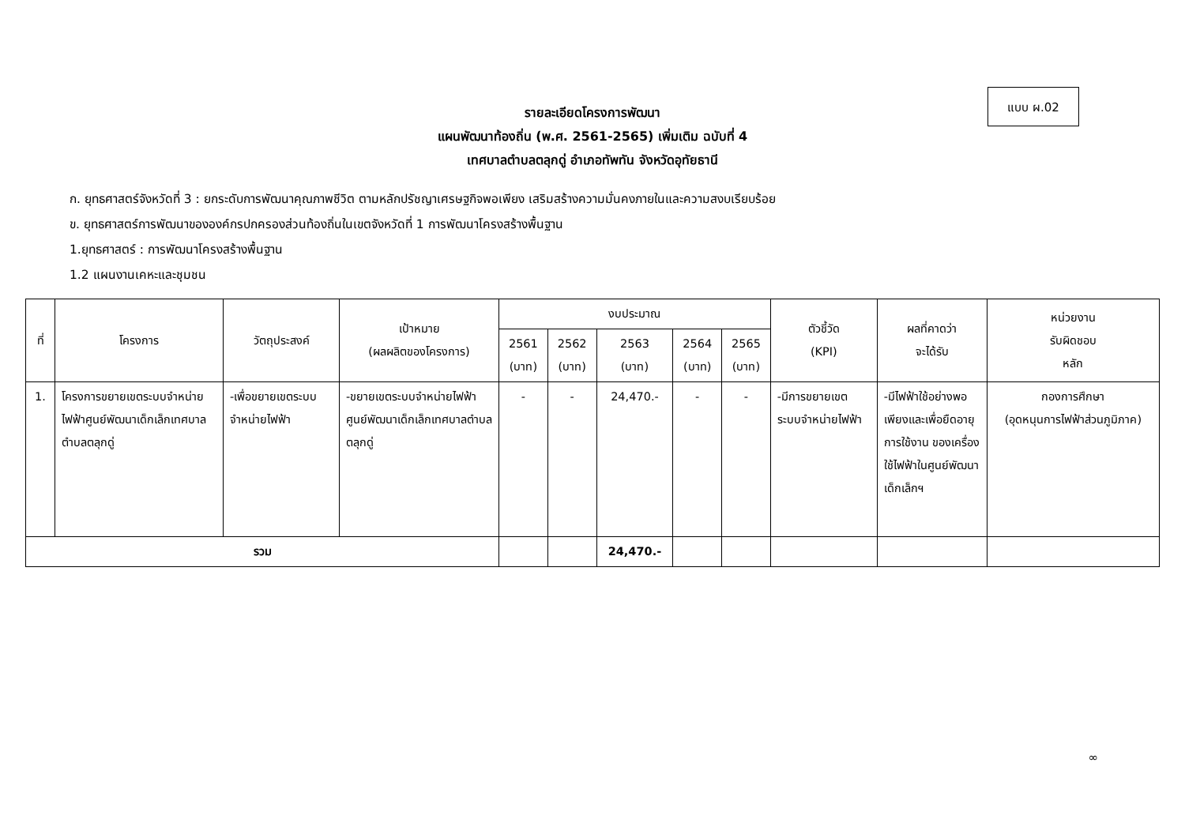แบบ ผ.02
รายละเอียดโครงการพัฒนา
แผนพัฒนาท้องถิ่น (พ.ศ. 2561-2565) เพิ่มเติม ฉบับที่ 4
เทศบาลตำบลตลุกดู่ อำเภอทัพทัน จังหวัดอุทัยธานี
ก. ยุทธศาสตร์จังหวัดที่ 3 : ยกระดับการพัฒนาคุณภาพชีวิต ตามหลักปรัชญาเศรษฐกิจพอเพียง เสริมสร้างความมั่นคงภายในและความสงบเรียบร้อย
ข. ยุทธศาสตร์การพัฒนาขององค์กรปกครองส่วนท้องถิ่นในเขตจังหวัดที่ 1 การพัฒนาโครงสร้างพื้นฐาน
1.ยุทธศาสตร์ : การพัฒนาโครงสร้างพื้นฐาน
1.2 แผนงานเคหะและชุมชน
| ที่ | โครงการ | วัตถุประสงค์ | เป้าหมาย (ผลผลิตของโครงการ) | งบประมาณ | | | | | ตัวชี้วัด (KPI) | ผลที่คาดว่า จะได้รับ | หน่วยงาน รับผิดชอบ หลัก |
| --- | --- | --- | --- | --- | --- | --- | --- | --- | --- | --- | --- |
| | | | | 2561 (บาท) | 2562 (บาท) | 2563 (บาท) | 2564 (บาท) | 2565 (บาท) | | | |
| 1. | โครงการขยายเขตระบบจำหน่ายไฟฟ้าศูนย์พัฒนาเด็กเล็กเทศบาลตำบลตลุกดู่ | -เพื่อขยายเขตระบบจำหน่ายไฟฟ้า | -ขยายเขตระบบจำหน่ายไฟฟ้าศูนย์พัฒนาเด็กเล็กเทศบาลตำบลตลุกดู่ | - | - | 24,470.- | - | - | -มีการขยายเขตระบบจำหน่ายไฟฟ้า | -มีไฟฟ้าใช้อย่างพอเพียงและเพื่อยืดอายุการใช้งาน ของเครื่องใช้ไฟฟ้าในศูนย์พัฒนาเด็กเล็กฯ | กองการศึกษา (อุดหนุนการไฟฟ้าส่วนภูมิภาค) |
| รวม | | | | | | 24,470.- | | | | | |
∞